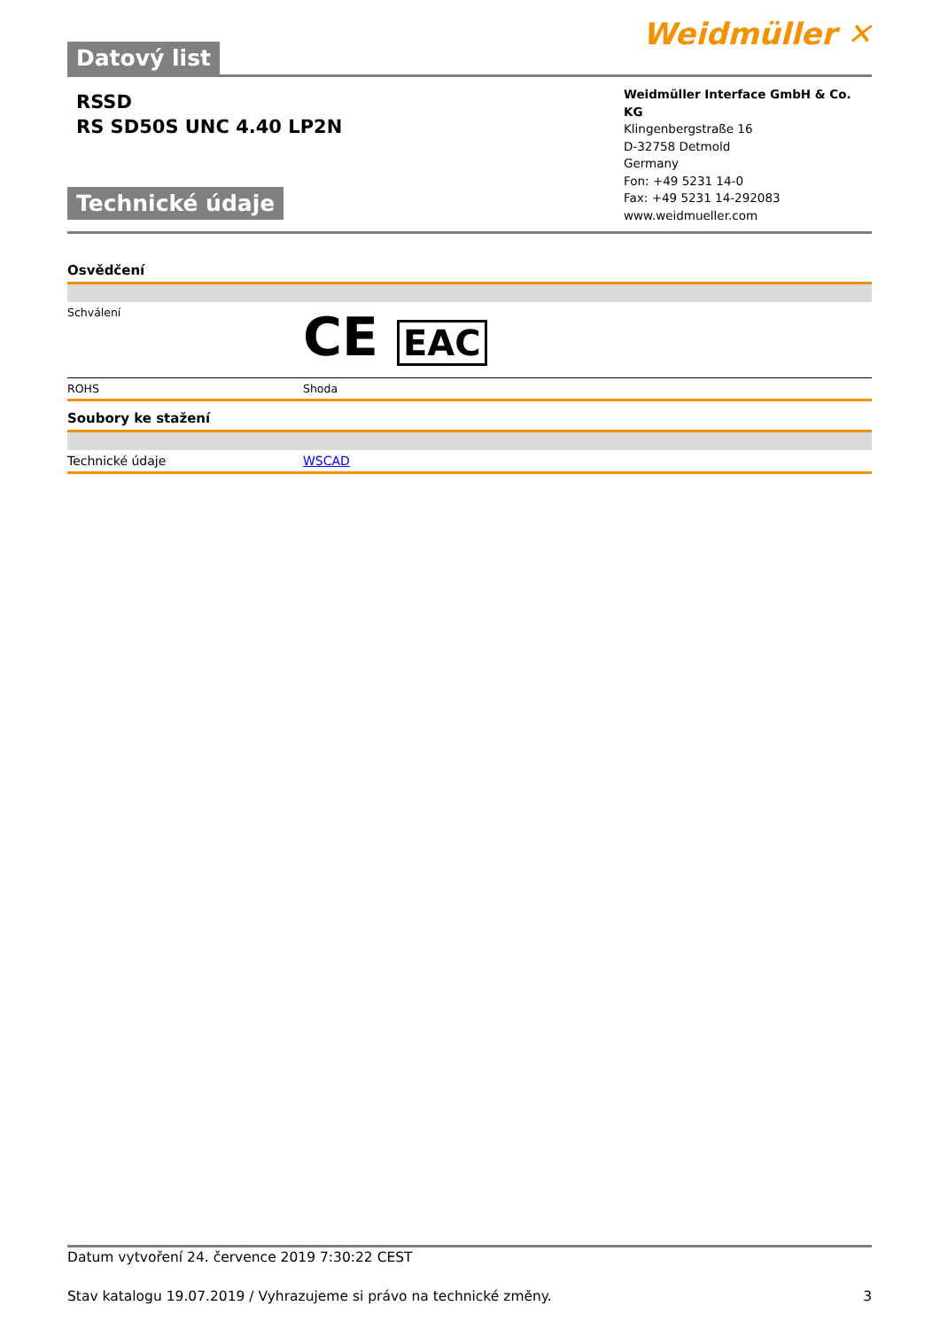Datový list
Weidmüller ✕
RSSD
RS SD50S UNC 4.40 LP2N
Technické údaje
Weidmüller Interface GmbH & Co. KG
Klingenbergstraße 16
D-32758 Detmold
Germany
Fon: +49 5231 14-0
Fax: +49 5231 14-292083
www.weidmueller.com
Osvědčení
| Schválení | CE EAC |
| ROHS | Shoda |
Soubory ke stažení
| Technické údaje | WSCAD |
Datum vytvoření 24. července 2019 7:30:22 CEST
Stav katalogu 19.07.2019 / Vyhrazujeme si právo na technické změny. 3